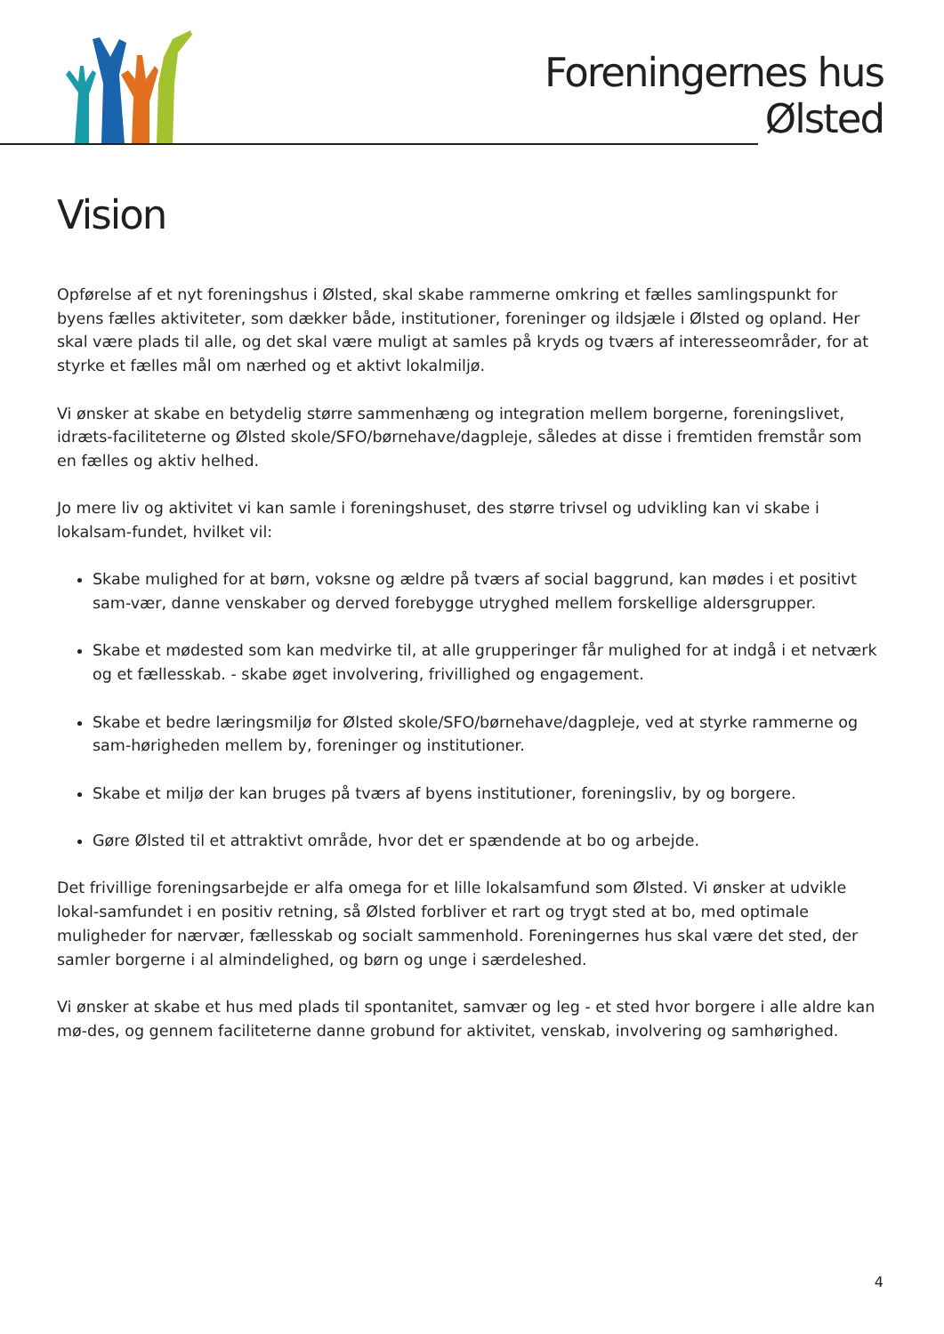Foreningernes hus
Ølsted
Vision
Opførelse af et nyt foreningshus i Ølsted, skal skabe rammerne omkring et fælles samlingspunkt for byens fælles aktiviteter, som dækker både, institutioner, foreninger og ildsjæle i Ølsted og opland. Her skal være plads til alle, og det skal være muligt at samles på kryds og tværs af interesseområder, for at styrke et fælles mål om nærhed og et aktivt lokalmiljø.
Vi ønsker at skabe en betydelig større sammenhæng og integration mellem borgerne, foreningslivet, idræts-faciliteterne og Ølsted skole/SFO/børnehave/dagpleje, således at disse i fremtiden fremstår som en fælles og aktiv helhed.
Jo mere liv og aktivitet vi kan samle i foreningshuset, des større trivsel og udvikling kan vi skabe i lokalsam-fundet, hvilket vil:
Skabe mulighed for at børn, voksne og ældre på tværs af social baggrund, kan mødes i et positivt sam-vær, danne venskaber og derved forebygge utryghed mellem forskellige aldersgrupper.
Skabe et mødested som kan medvirke til, at alle grupperinger får mulighed for at indgå i et netværk og et fællesskab. - skabe øget involvering, frivillighed og engagement.
Skabe et bedre læringsmiljø for Ølsted skole/SFO/børnehave/dagpleje, ved at styrke rammerne og sam-hørigheden mellem by, foreninger og institutioner.
Skabe et miljø der kan bruges på tværs af byens institutioner, foreningsliv, by og borgere.
Gøre Ølsted til et attraktivt område, hvor det er spændende at bo og arbejde.
Det frivillige foreningsarbejde er alfa omega for et lille lokalsamfund som Ølsted. Vi ønsker at udvikle lokal-samfundet i en positiv retning, så Ølsted forbliver et rart og trygt sted at bo, med optimale muligheder for nærvær, fællesskab og socialt sammenhold. Foreningernes hus skal være det sted, der samler borgerne i al almindelighed, og børn og unge i særdeleshed.
Vi ønsker at skabe et hus med plads til spontanitet, samvær og leg - et sted hvor borgere i alle aldre kan mø-des, og gennem faciliteterne danne grobund for aktivitet, venskab, involvering og samhørighed.
4